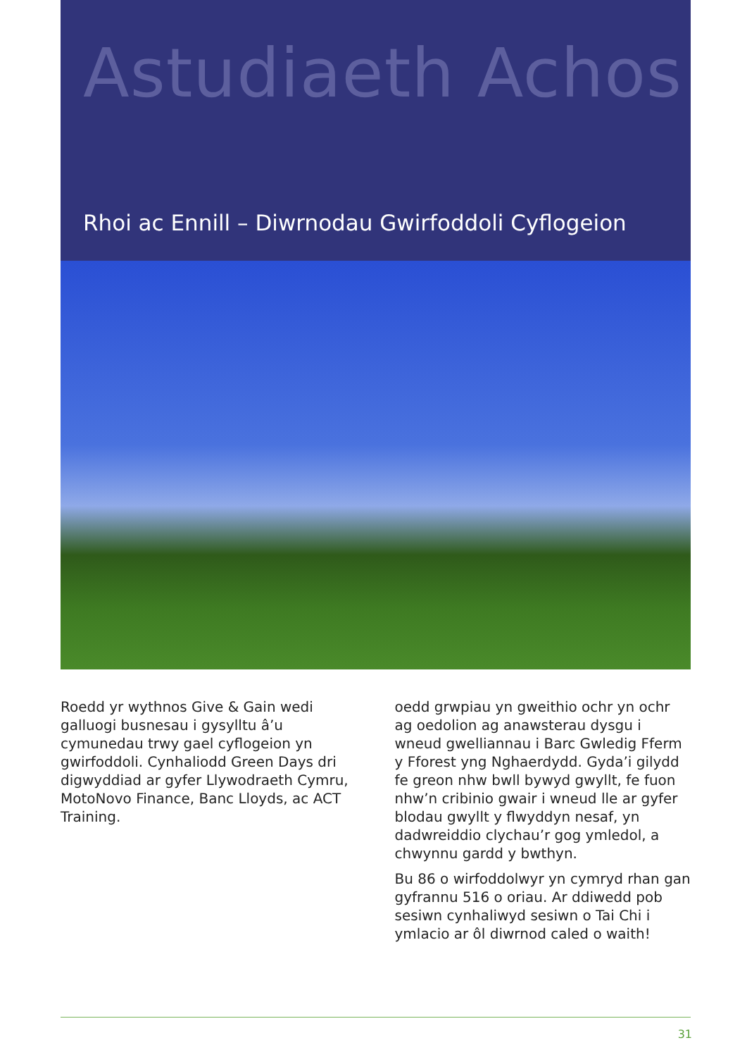Astudiaeth Achos
Rhoi ac Ennill – Diwrnodau Gwirfoddoli Cyflogeion
Roedd yr wythnos Give & Gain wedi galluogi busnesau i gysylltu â’u cymunedau trwy gael cyflogeion yn gwirfoddoli. Cynhaliodd Green Days dri digwyddiad ar gyfer Llywodraeth Cymru, MotoNovo Finance, Banc Lloyds, ac ACT Training.
oedd grwpiau yn gweithio ochr yn ochr ag oedolion ag anawsterau dysgu i wneud gwelliannau i Barc Gwledig Fferm y Fforest yng Nghaerdydd. Gyda’i gilydd fe greon nhw bwll bywyd gwyllt, fe fuon nhw’n cribinio gwair i wneud lle ar gyfer blodau gwyllt y flwyddyn nesaf, yn dadwreiddio clychau’r gog ymledol, a chwynnu gardd y bwthyn.
Bu 86 o wirfoddolwyr yn cymryd rhan gan gyfrannu 516 o oriau. Ar ddiwedd pob sesiwn cynhaliwyd sesiwn o Tai Chi i ymlacio ar ôl diwrnod caled o waith!
31